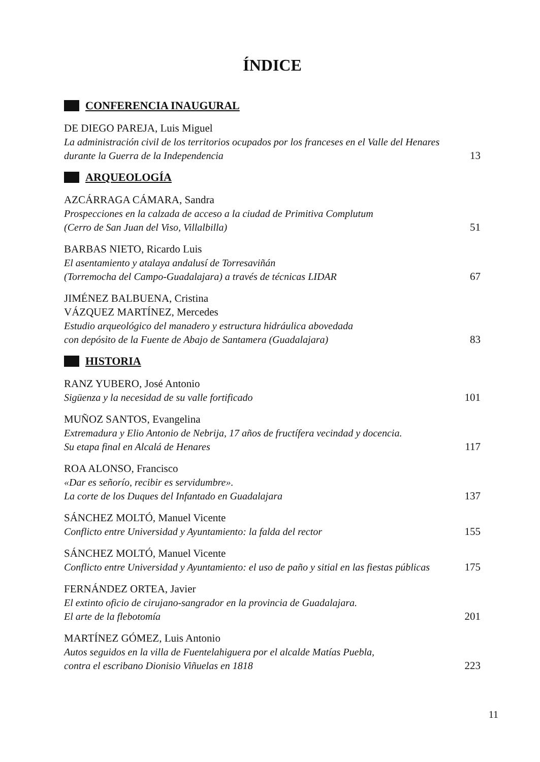ÍNDICE
CONFERENCIA INAUGURAL
DE DIEGO PAREJA, Luis Miguel
La administración civil de los territorios ocupados por los franceses en el Valle del Henares
durante la Guerra de la Independencia 13
ARQUEOLOGÍA
AZCÁRRAGA CÁMARA, Sandra
Prospecciones en la calzada de acceso a la ciudad de Primitiva Complutum
(Cerro de San Juan del Viso, Villalbilla) 51
BARBAS NIETO, Ricardo Luis
El asentamiento y atalaya andalusí de Torresaviñán
(Torremocha del Campo-Guadalajara) a través de técnicas LIDAR 67
JIMÉNEZ BALBUENA, Cristina
VÁZQUEZ MARTÍNEZ, Mercedes
Estudio arqueológico del manadero y estructura hidráulica abovedada
con depósito de la Fuente de Abajo de Santamera (Guadalajara) 83
HISTORIA
RANZ YUBERO, José Antonio
Sigüenza y la necesidad de su valle fortificado 101
MUÑOZ SANTOS, Evangelina
Extremadura y Elio Antonio de Nebrija, 17 años de fructífera vecindad y docencia.
Su etapa final en Alcalá de Henares 117
ROA ALONSO, Francisco
«Dar es señorío, recibir es servidumbre».
La corte de los Duques del Infantado en Guadalajara 137
SÁNCHEZ MOLTÓ, Manuel Vicente
Conflicto entre Universidad y Ayuntamiento: la falda del rector 155
SÁNCHEZ MOLTÓ, Manuel Vicente
Conflicto entre Universidad y Ayuntamiento: el uso de paño y sitial en las fiestas públicas 175
FERNÁNDEZ ORTEA, Javier
El extinto oficio de cirujano-sangrador en la provincia de Guadalajara.
El arte de la flebotomía 201
MARTÍNEZ GÓMEZ, Luis Antonio
Autos seguidos en la villa de Fuentelahiguera por el alcalde Matías Puebla,
contra el escribano Dionisio Viñuelas en 1818 223
11